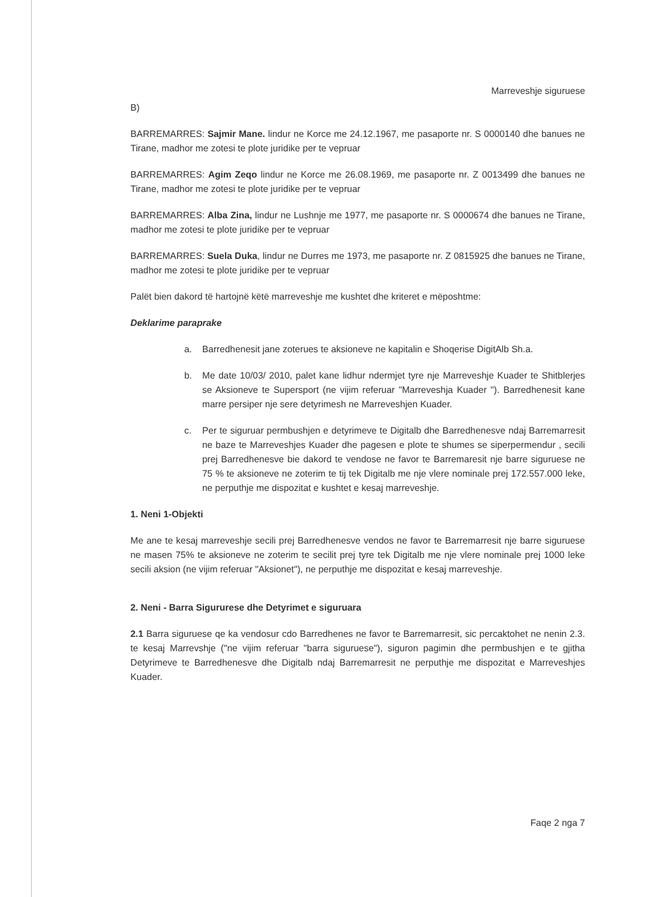Marreveshje siguruese
B)
BARREMARRES: Sajmir Mane. lindur ne Korce me 24.12.1967, me pasaporte nr. S 0000140 dhe banues ne Tirane, madhor me zotesi te plote juridike per te vepruar
BARREMARRES: Agim Zeqo lindur ne Korce me 26.08.1969, me pasaporte nr. Z 0013499 dhe banues ne Tirane, madhor me zotesi te plote juridike per te vepruar
BARREMARRES: Alba Zina, lindur ne Lushnje me 1977, me pasaporte nr. S 0000674 dhe banues ne Tirane, madhor me zotesi te plote juridike per te vepruar
BARREMARRES: Suela Duka, lindur ne Durres me 1973, me pasaporte nr. Z 0815925 dhe banues ne Tirane, madhor me zotesi te plote juridike per te vepruar
Palët bien dakord të hartojnë këtë marreveshje me kushtet dhe kriteret e mëposhtme:
Deklarime paraprake
a. Barredhenesit jane zoterues te aksioneve ne kapitalin e Shoqerise DigitAlb Sh.a.
b. Me date 10/03/ 2010, palet kane lidhur ndermjet tyre nje Marreveshje Kuader te Shitblerjes se Aksioneve te Supersport (ne vijim referuar "Marreveshja Kuader "). Barredhenesit kane marre persiper nje sere detyrimesh ne Marreveshjen Kuader.
c. Per te siguruar permbushjen e detyrimeve te Digitalb dhe Barredhenesve ndaj Barremarresit ne baze te Marreveshjes Kuader dhe pagesen e plote te shumes se siperpermendur , secili prej Barredhenesve bie dakord te vendose ne favor te Barremaresit nje barre siguruese ne 75 % te aksioneve ne zoterim te tij tek Digitalb me nje vlere nominale prej 172.557.000 leke, ne perputhje me dispozitat e kushtet e kesaj marreveshje.
1. Neni 1-Objekti
Me ane te kesaj marreveshje secili prej Barredhenesve vendos ne favor te Barremarresit nje barre siguruese ne masen 75% te aksioneve ne zoterim te secilit prej tyre tek Digitalb me nje vlere nominale prej 1000 leke secili aksion (ne vijim referuar "Aksionet"), ne perputhje me dispozitat e kesaj marreveshje.
2. Neni - Barra Sigururese dhe Detyrimet e siguruara
2.1 Barra siguruese qe ka vendosur cdo Barredhenes ne favor te Barremarresit, sic percaktohet ne nenin 2.3. te kesaj Marrevshje ("ne vijim referuar "barra siguruese"), siguron pagimin dhe permbushjen e te gjitha Detyrimeve te Barredhenesve dhe Digitalb ndaj Barremarresit ne perputhje me dispozitat e Marreveshjes Kuader.
Faqe 2 nga 7